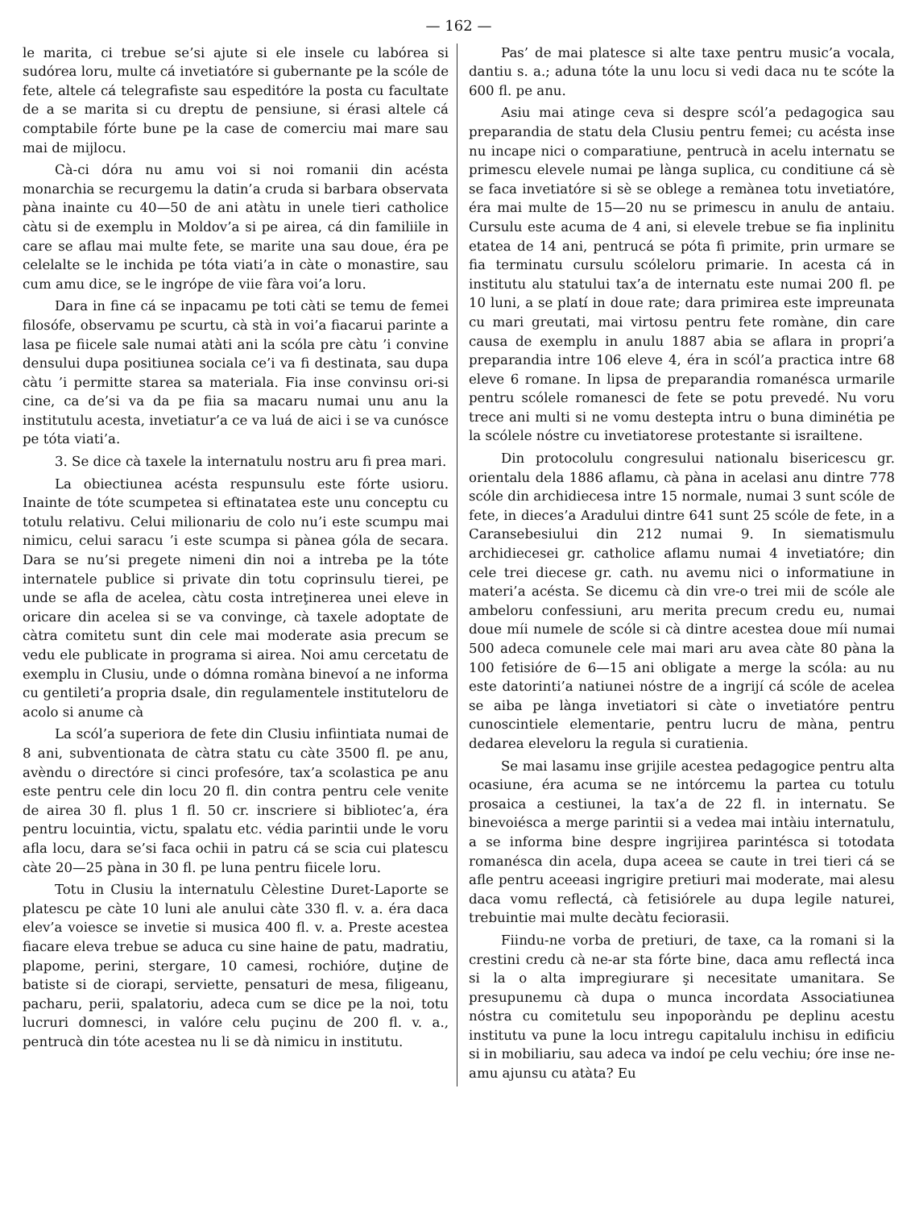— 162 —
le marita, ci trebue se’si ajute si ele insele cu labórea si sudórea loru, multe cá invetiatóre si gubernante pe la scóle de fete, altele cá telegrafiste sau espeditóre la posta cu facultate de a se marita si cu dreptu de pensiune, si érasi altele cá comptabile fórte bune pe la case de comerciu mai mare sau mai de mijlocu.
Cà-ci dóra nu amu voi si noi romanii din acésta monarchia se recurgemu la datin’a cruda si barbara observata pàna inainte cu 40—50 de ani atàtu in unele tieri catholice càtu si de exemplu in Moldov’a si pe airea, cá din familiile in care se aflau mai multe fete, se marite una sau doue, éra pe celelalte se le inchida pe tóta viati’a in càte o monastire, sau cum amu dice, se le ingrópe de viie fàra voi’a loru.
Dara in fine cá se inpacamu pe toti càti se temu de femei filosófe, observamu pe scurtu, cà stà in voi’a fiacarui parinte a lasa pe fiicele sale numai atàti ani la scóla pre càtu ’i convine densului dupa positiunea sociala ce’i va fi destinata, sau dupa càtu ’i permitte starea sa materiala. Fia inse convinsu ori-si cine, ca de’si va da pe fiia sa macaru numai unu anu la institutulu acesta, invetiatur’a ce va luá de aici i se va cunósce pe tóta viati’a.
3. Se dice cà taxele la internatulu nostru aru fi prea mari.
La obiectiunea acésta respunsulu este fórte usioru. Inainte de tóte scumpetea si eftinatatea este unu conceptu cu totulu relativu. Celui milionariu de colo nu’i este scumpu mai nimicu, celui saracu ’i este scumpa si pànea góla de secara. Dara se nu’si pregete nimeni din noi a intreba pe la tóte internatele publice si private din totu coprinsulu tierei, pe unde se afla de acelea, càtu costa intreţinerea unei eleve in oricare din acelea si se va convinge, cà taxele adoptate de càtra comitetu sunt din cele mai moderate asia precum se vedu ele publicate in programa si airea. Noi amu cercetatu de exemplu in Clusiu, unde o dómna romàna binevoí a ne informa cu gentileti’a propria dsale, din regulamentele instituteloru de acolo si anume cà
La scól’a superiora de fete din Clusiu infiintiata numai de 8 ani, subventionata de càtra statu cu càte 3500 fl. pe anu, avèndu o directóre si cinci profesóre, tax’a scolastica pe anu este pentru cele din locu 20 fl. din contra pentru cele venite de airea 30 fl. plus 1 fl. 50 cr. inscriere si bibliotec’a, éra pentru locuintia, victu, spalatu etc. védia parintii unde le voru afla locu, dara se’si faca ochii in patru cá se scia cui platescu càte 20—25 pàna in 30 fl. pe luna pentru fiicele loru.
Totu in Clusiu la internatulu Cèlestine Duret-Laporte se platescu pe càte 10 luni ale anului càte 330 fl. v. a. éra daca elev’a voiesce se invetie si musica 400 fl. v. a. Preste acestea fiacare eleva trebue se aduca cu sine haine de patu, madratiu, plapome, perini, stergare, 10 camesi, rochióre, duţine de batiste si de ciorapi, serviette, pensaturi de mesa, filigeanu, pacharu, perii, spalatoriu, adeca cum se dice pe la noi, totu lucruri domnesci, in valóre celu puçinu de 200 fl. v. a., pentrucà din tóte acestea nu li se dà nimicu in institutu.
Pas’ de mai platesce si alte taxe pentru music’a vocala, dantiu s. a.; aduna tóte la unu locu si vedi daca nu te scóte la 600 fl. pe anu.
Asiu mai atinge ceva si despre scól’a pedagogica sau preparandia de statu dela Clusiu pentru femei; cu acésta inse nu incape nici o comparatiune, pentrucà in acelu internatu se primescu elevele numai pe lànga suplica, cu conditiune cá sè se faca invetiatóre si sè se oblege a remànea totu invetiatóre, éra mai multe de 15—20 nu se primescu in anulu de antaiu. Cursulu este acuma de 4 ani, si elevele trebue se fia inplinitu etatea de 14 ani, pentrucá se póta fi primite, prin urmare se fia terminatu cursulu scóleloru primarie. In acesta cá in institutu alu statului tax’a de internatu este numai 200 fl. pe 10 luni, a se platí in doue rate; dara primirea este impreunata cu mari greutati, mai virtosu pentru fete romàne, din care causa de exemplu in anulu 1887 abia se aflara in propri’a preparandia intre 106 eleve 4, éra in scól’a practica intre 68 eleve 6 romane. In lipsa de preparandia romanésca urmarile pentru scólele romanesci de fete se potu prevedé. Nu voru trece ani multi si ne vomu destepta intru o buna diminétia pe la scólele nóstre cu invetiatorese protestante si israiltene.
Din protocolulu congresului nationalu bisericescu gr. orientalu dela 1886 aflamu, cà pàna in acelasi anu dintre 778 scóle din archidiecesa intre 15 normale, numai 3 sunt scóle de fete, in dieces’a Aradului dintre 641 sunt 25 scóle de fete, in a Caransebesiului din 212 numai 9. In siematismulu archidiecesei gr. catholice aflamu numai 4 invetiatóre; din cele trei diecese gr. cath. nu avemu nici o informatiune in materi’a acésta. Se dicemu cà din vre-o trei mii de scóle ale ambeloru confessiuni, aru merita precum credu eu, numai doue míi numele de scóle si cà dintre acestea doue míi numai 500 adeca comunele cele mai mari aru avea càte 80 pàna la 100 fetisióre de 6—15 ani obligate a merge la scóla: au nu este datorinti’a natiunei nóstre de a ingrijí cá scóle de acelea se aiba pe lànga invetiatori si càte o invetiatóre pentru cunoscintiele elementarie, pentru lucru de màna, pentru dedarea eleveloru la regula si curatienia.
Se mai lasamu inse grijile acestea pedagogice pentru alta ocasiune, éra acuma se ne intórcemu la partea cu totulu prosaica a cestiunei, la tax’a de 22 fl. in internatu. Se binevoiésca a merge parintii si a vedea mai intàiu internatulu, a se informa bine despre ingrijirea parintésca si totodata romanésca din acela, dupa aceea se caute in trei tieri cá se afle pentru aceeasi ingrigire pretiuri mai moderate, mai alesu daca vomu reflectá, cà fetisiórele au dupa legile naturei, trebuintie mai multe decàtu feciorasii.
Fiindu-ne vorba de pretiuri, de taxe, ca la romani si la crestini credu cà ne-ar sta fórte bine, daca amu reflectá inca si la o alta impregiurare şi necesitate umanitara. Se presupunemu cà dupa o munca incordata Associatiunea nóstra cu comitetulu seu inpoporàndu pe deplinu acestu institutu va pune la locu intregu capitalulu inchisu in edificiu si in mobiliariu, sau adeca va indoí pe celu vechiu; óre inse ne-amu ajunsu cu atàta? Eu